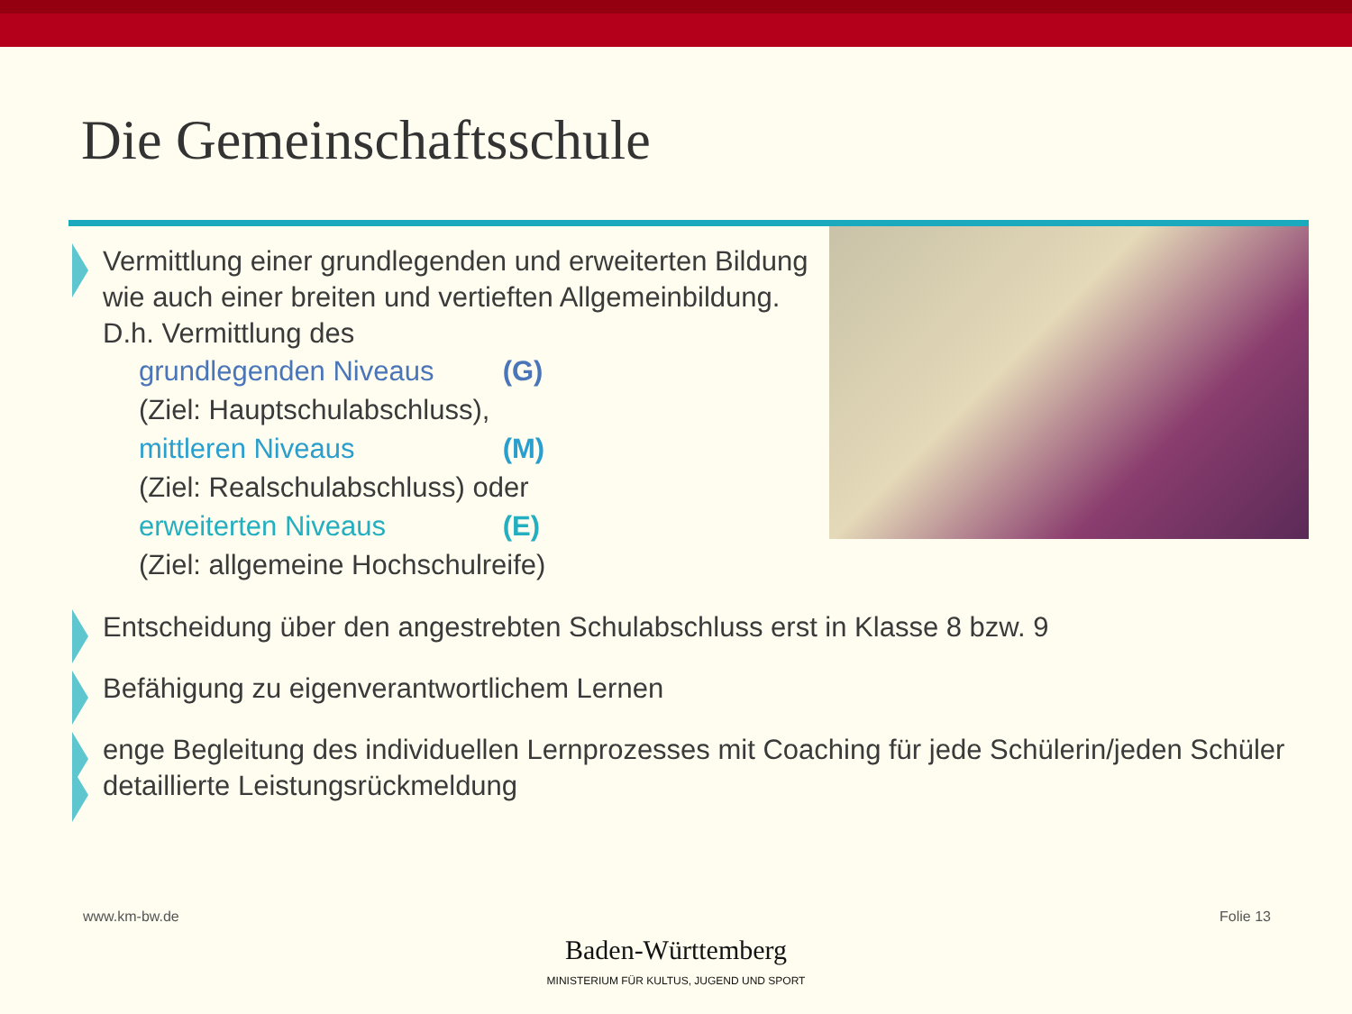Die Gemeinschaftsschule
Vermittlung einer grundlegenden und erweiterten Bildung wie auch einer breiten und vertieften Allgemeinbildung. D.h. Vermittlung des
grundlegenden Niveaus (G)
(Ziel: Hauptschulabschluss),
mittleren Niveaus (M)
(Ziel: Realschulabschluss) oder
erweiterten Niveaus (E)
(Ziel: allgemeine Hochschulreife)
Entscheidung über den angestrebten Schulabschluss erst in Klasse 8 bzw. 9
Befähigung zu eigenverantwortlichem Lernen
enge Begleitung des individuellen Lernprozesses mit Coaching für jede Schülerin/jeden Schüler
detaillierte Leistungsrückmeldung
www.km-bw.de Folie 13
Baden-Württemberg
MINISTERIUM FÜR KULTUS, JUGEND UND SPORT